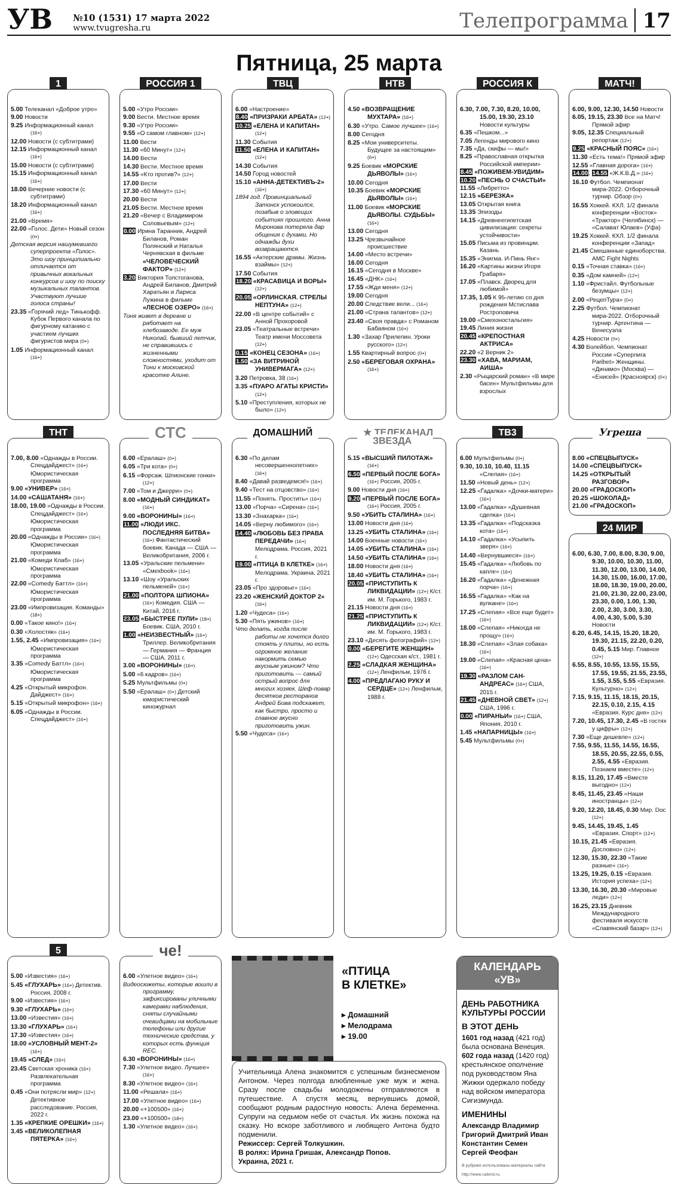УВ
№10 (1531) 17 марта 2022
www.tvugresha.ru
Телепрограмма 17
Пятница, 25 марта
1
5.00 Телеканал «Доброе утро»
9.00 Новости
9.25 Информационный канал (16+)
12.00 Новости (с субтитрами)
12.15 Информационный канал (16+)
15.00 Новости (с субтитрами)
15.15 Информационный канал (16+)
18.00 Вечерние новости (с субтитрами)
18.20 Информационный канал (16+)
21.00 «Время»
22.00 «Голос. Дети» Новый сезон (0+)
Детская версия нашумевшего суперпроекта «Голос». Это шоу принципиально отличается от привычных вокальных конкурсов и шоу по поиску музыкальных талантов. Участвуют лучшие голоса страны!
23.35 «Горячий лед» Тинькофф. Кубок Первого канала по фигурному катанию с участием лучших фигуристов мира (0+)
1.05 Информационный канал (16+)
РОССИЯ 1
5.00 «Утро России»
9.00 Вести. Местное время
9.30 «Утро России»
9.55 «О самом главном» (12+)
11.00 Вести
11.30 «60 Минут» (12+)
14.00 Вести
14.30 Вести. Местное время
14.55 «Кто против?» (12+)
17.00 Вести
17.30 «60 Минут» (12+)
20.00 Вести
21.05 Вести. Местное время
21.20 «Вечер с Владимиром Соловьевым» (12+)
0.00 Ирина Таранник, Андрей Биланов, Роман Полянский и Наталья Чернявская в фильме «ЧЕЛОВЕЧЕСКИЙ ФАКТОР» (12+)
3.20 Виктория Толстоганова, Андрей Биланов, Дмитрий Харатьян и Лариса Лужина в фильме «ЛЕСНОЕ ОЗЕРО» (16+)
Тоня живет в деревне и работает на хлебозаводе. Ее муж Николай, бывший летчик, не справившись с жизненными сложностями, уходит от Тони к московской красотке Алине.
ТВЦ
6.00 «Настроение»
8.40 «ПРИЗРАКИ АРБАТА» (12+)
10.25 «ЕЛЕНА И КАПИТАН» (12+)
11.30 События
11.50 «ЕЛЕНА И КАПИТАН» (12+)
14.30 События
14.50 Город новостей
15.10 «АННА-ДЕТЕКТИВЪ-2» (16+)
1894 год. Провинциальный Затонск успокоился, позабыв о зловещих событиях прошлого. Анна Миронова потеряла дар общения с духами. Но однажды духи возвращаются.
16.55 «Актерские драмы. Жизнь взаймы» (12+)
17.50 События
18.20 «КРАСАВИЦА И ВОРЫ» (12+)
20.05 «ОРЛИНСКАЯ. СТРЕЛЫ НЕПТУНА» (12+)
22.00 «В центре событий» с Анной Прохоровой
23.05 «Театральные встречи» Театр имени Моссовета (12+)
0.15 «КОНЕЦ СЕЗОНА» (16+)
1.50 «ЗА ВИТРИНОЙ УНИВЕРМАГА» (12+)
3.20 Петровка, 38 (16+)
3.35 «ПУАРО АГАТЫ КРИСТИ» (12+)
5.10 «Преступления, которых не было» (12+)
НТВ
4.50 «ВОЗВРАЩЕНИЕ МУХТАРА» (16+)
6.30 «Утро. Самое лучшее» (16+)
8.00 Сегодня
8.25 «Мои университеты. Будущее за настоящим» (6+)
9.25 Боевик «МОРСКИЕ ДЬЯВОЛЫ» (16+)
10.00 Сегодня
10.35 Боевик «МОРСКИЕ ДЬЯВОЛЫ» (16+)
11.00 Боевик «МОРСКИЕ ДЬЯВОЛЫ. СУДЬБЫ» (16+)
13.00 Сегодня
13.25 Чрезвычайное происшествие
14.00 «Место встречи»
16.00 Сегодня
16.15 «Сегодня в Москве»
16.45 «ДНК» (16+)
17.55 «Жди меня» (12+)
19.00 Сегодня
20.00 Следствие вели... (16+)
21.00 «Страна талантов» (12+)
23.40 «Своя правда» с Романом Бабаяном (16+)
1.30 «Захар Прилепин. Уроки русского» (12+)
1.55 Квартирный вопрос (0+)
2.50 «БЕРЕГОВАЯ ОХРАНА» (16+)
РОССИЯ К
6.30, 7.00, 7.30, 8.20, 10.00, 15.00, 19.30, 23.10 Новости культуры
6.35 «Пешком...»
7.05 Легенды мирового кино
7.35 «Да, скифы — мы!»
8.25 «Православная открытка Российской империи»
8.45 «ПОЖИВЕМ-УВИДИМ»
10.20 «ПЕСНЬ О СЧАСТЬИ»
11.55 «Либретто»
12.15 «БЕРЕЗКА»
13.05 Открытая книга
13.35 Эпизоды
14.15 «Древнеегипетская цивилизация: секреты устойчивости»
15.05 Письма из провинции. Казань
15.35 «Энигма. И-Пинь Янг»
16.20 «Картины жизни Игоря Грабаря»
17.05 «Плавск. Дворец для любимой»
17.35, 1.05 К 95-летию со дня рождения Мстислава Ростроповича
19.00 «Смехоностальгия»
19.45 Линия жизни
20.45 «КРЕПОСТНАЯ АКТРИСА»
22.20 «2 Верник 2»
23.30 «ХАВА, МАРИАМ, АИША»
2.30 «Рыцарский роман» «В мире басен» Мультфильмы для взрослых
МАТЧ!
6.00, 9.00, 12.30, 14.50 Новости
6.05, 19.15, 23.30 Все на Матч! Прямой эфир
9.05, 12.35 Специальный репортаж (12+)
9.25 «КРАСНЫЙ ПОЯС» (16+)
11.30 «Есть тема!» Прямой эфир
12.55 «Главная дорога» (16+)
14.00, 14.55 «Ж.К.В.Д.» (16+)
16.10 Футбол. Чемпионат мира-2022. Отборочный турнир. Обзор (0+)
16.55 Хоккей. КХЛ. 1/2 финала конференции «Восток» «Трактор» (Челябинск) — «Салават Юлаев» (Уфа)
19.25 Хоккей. КХЛ. 1/2 финала конференции «Запад»
21.45 Смешанные единоборства. AMC Fight Nights
0.15 «Точная ставка» (16+)
0.35 «Дом камней» (12+)
1.10 «Фристайл. Футбольные безумцы» (12+)
2.00 «РецепТура» (0+)
2.25 Футбол. Чемпионат мира-2022. Отборочный турнир. Аргентина — Венесуэла
4.25 Новости (0+)
4.30 Волейбол. Чемпионат России «Суперлига Paribet» Женщины. «Динамо» (Москва) — «Енисей» (Красноярск) (0+)
ТНТ
7.00, 8.00 «Однажды в России. Спецдайджест» (16+) Юмористическая программа
9.00 «УНИВЕР» (16+)
14.00 «САШАТАНЯ» (16+)
18.00, 19.00 «Однажды в России. Спецдайджест» (16+) Юмористическая программа
20.00 «Однажды в России» (16+) Юмористическая программа
21.00 «Комеди Клаб» (16+) Юмористическая программа
22.00 «Comedy Баттл» (16+) Юмористическая программа
23.00 «Импровизация. Команды» (18+)
0.00 «Такое кино!» (16+)
0.30 «Холостяк» (16+)
1.55, 2.45 «Импровизация» (16+) Юмористическая программа
3.35 «Comedy Баттл» (16+) Юмористическая программа
4.25 «Открытый микрофон. Дайджест» (16+)
5.15 «Открытый микрофон» (16+)
6.05 «Однажды в России. Спецдайджест» (16+)
СТС
6.00 «Ералаш» (0+)
6.05 «Три кота» (0+)
6.15 «Форсаж. Шпионские гонки» (12+)
7.00 «Том и Джерри» (0+)
8.00 «МОДНЫЙ СИНДИКАТ» (16+)
9.00 «ВОРОНИНЫ» (16+)
11.00 «ЛЮДИ ИКС. ПОСЛЕДНЯЯ БИТВА» (16+) Фантастический боевик. Канада — США — Великобритания, 2006 г.
13.05 «Уральские пельмени» «Смехbook» (16+)
13.10 «Шоу «Уральских пельменей» (16+)
21.00 «ПОЛТОРА ШПИОНА» (16+) Комедия. США — Китай, 2016 г.
23.05 «БЫСТРЕЕ ПУЛИ» (18+) Боевик. США, 2010 г.
1.00 «НЕИЗВЕСТНЫЙ» (16+) Триллер. Великобритания — Германия — Франция — США, 2011 г.
3.00 «ВОРОНИНЫ» (16+)
5.00 «6 кадров» (16+)
5.25 Мультфильмы (0+)
5.50 «Ералаш» (0+) Детский юмористический киножурнал
ДОМАШНИЙ
6.30 «По делам несовершеннолетних» (16+)
8.40 «Давай разведемся!» (16+)
9.40 «Тест на отцовство» (16+)
11.55 «Понять. Простить» (16+)
13.00 «Порча» «Сирена» (16+)
13.30 «Знахарка» (16+)
14.05 «Верну любимого» (16+)
14.40 «ЛЮБОВЬ БЕЗ ПРАВА ПЕРЕДАЧИ» (16+) Мелодрама. Россия, 2021 г.
19.00 «ПТИЦА В КЛЕТКЕ» (16+) Мелодрама. Украина, 2021 г.
23.05 «Про здоровье» (16+)
23.20 «ЖЕНСКИЙ ДОКТОР 2» (16+)
1.20 «Чудеса» (16+)
5.30 «Пять ужинов» (16+)
Что делать, когда после работы не хочется долго стоять у плиты, но есть огромное желание накормить семью вкусным ужином? Что приготовить — самый острый вопрос для многих хозяек. Шеф-повар десятков ресторанов Андрей Бова подскажет, как быстро, просто и главное вкусно приготовить ужин.
5.50 «Чудеса» (16+)
★ ТЕЛЕКАНАЛ ЗВЕЗДА
5.15 «ВЫСШИЙ ПИЛОТАЖ» (16+)
6.50 «ПЕРВЫЙ ПОСЛЕ БОГА» (16+) Россия, 2005 г.
9.00 Новости дня (16+)
9.20 «ПЕРВЫЙ ПОСЛЕ БОГА» (16+) Россия, 2005 г.
9.50 «УБИТЬ СТАЛИНА» (16+)
13.00 Новости дня (16+)
13.25 «УБИТЬ СТАЛИНА» (16+)
14.00 Военные новости (16+)
14.05 «УБИТЬ СТАЛИНА» (16+)
14.50 «УБИТЬ СТАЛИНА» (16+)
18.00 Новости дня (16+)
18.40 «УБИТЬ СТАЛИНА» (16+)
20.05 «ПРИСТУПИТЬ К ЛИКВИДАЦИИ» (12+) К/ст. им. М. Горького, 1983 г.
21.15 Новости дня (16+)
21.25 «ПРИСТУПИТЬ К ЛИКВИДАЦИИ» (12+) К/ст. им. М. Горького, 1983 г.
23.10 «Десять фотографий» (12+)
0.00 «БЕРЕГИТЕ ЖЕНЩИН» (12+) Одесская к/ст., 1981 г.
2.25 «СЛАДКАЯ ЖЕНЩИНА» (12+) Ленфильм, 1976 г.
4.00 «ПРЕДЛАГАЮ РУКУ И СЕРДЦЕ» (12+) Ленфильм, 1988 г.
ТВ3
6.00 Мультфильмы (0+)
9.30, 10.10, 10.40, 11.15 «Слепая» (16+)
11.50 «Новый день» (12+)
12.25 «Гадалка» «Дочки-матери» (16+)
13.00 «Гадалка» «Душевная сделка» (16+)
13.35 «Гадалка» «Подсказка кота» (16+)
14.10 «Гадалка» «Усыпить зверя» (16+)
14.40 «Вернувшиеся» (16+)
15.45 «Гадалка» «Любовь по капле» (16+)
16.20 «Гадалка» «Денежная порча» (16+)
16.55 «Гадалка» «Как на вулкане» (16+)
17.25 «Слепая» «Все еще будет» (16+)
18.00 «Слепая» «Никогда не прощу» (16+)
18.30 «Слепая» «Злая собака» (16+)
19.00 «Слепая» «Красная цена» (16+)
19.30 «РАЗЛОМ САН-АНДРЕАС» (16+) США, 2015 г.
21.45 «ДНЕВНОЙ СВЕТ» (12+) США, 1996 г.
0.00 «ПИРАНЬИ» (16+) США, Япония, 2010 г.
1.45 «НАПАРНИЦЫ» (16+)
5.45 Мультфильмы (0+)
Угреша
8.00 «СПЕЦВЫПУСК»
14.00 «СПЕЦВЫПУСК»
14.25 «ОТКРЫТЫЙ РАЗГОВОР»
20.00 «ГРАДОСКОП»
20.25 «ШОКОЛАД»
21.00 «ГРАДОСКОП»
24 МИР
6.00, 6.30, 7.00, 8.00, 8.30, 9.00, 9.30, 10.00, 10.30, 11.00, 11.30, 12.00, 13.00, 14.00, 14.30, 15.00, 16.00, 17.00, 18.00, 18.30, 19.00, 20.00, 21.00, 21.30, 22.00, 23.00, 23.30, 0.00, 1.00, 1.30, 2.00, 2.30, 3.00, 3.30, 4.00, 4.30, 5.00, 5.30 Новости
6.20, 6.45, 14.15, 15.20, 18.20, 19.30, 21.15, 22.20, 0.20, 0.45, 5.15 Мир. Главное (12+)
6.55, 8.55, 10.55, 13.55, 15.55, 17.55, 19.55, 21.55, 23.55, 1.55, 3.55, 5.55 «Евразия. Культурно» (12+)
7.15, 9.15, 11.15, 18.15, 20.15, 22.15, 0.10, 2.15, 4.15 «Евразия. Курс дня» (12+)
7.20, 10.45, 17.30, 2.45 «В гостях у цифры» (12+)
7.30 «Еще дешевле» (12+)
7.55, 9.55, 11.55, 14.55, 16.55, 18.55, 20.55, 22.55, 0.55, 2.55, 4.55 «Евразия. Познаем вместе» (12+)
8.15, 11.20, 17.45 «Вместе выгодно» (12+)
8.45, 11.45, 23.45 «Наши иностранцы» (12+)
9.20, 12.20, 18.45, 0.30 Мир. Doc (12+)
9.45, 14.45, 19.45, 1.45 «Евразия. Спорт» (12+)
10.15, 21.45 «Евразия. Дословно» (12+)
12.30, 15.30, 22.30 «Такие разные» (16+)
13.25, 19.25, 0.15 «Евразия. История успеха» (12+)
13.30, 16.30, 20.30 «Мировые леди» (12+)
16.25, 23.15 Дневник Международного фестиваля искусств «Славянский базар» (12+)
5
5.00 «Известия» (16+)
5.45 «ГЛУХАРЬ» (16+) Детектив. Россия, 2008 г.
9.00 «Известия» (16+)
9.30 «ГЛУХАРЬ» (16+)
13.00 «Известия» (16+)
13.30 «ГЛУХАРЬ» (16+)
17.30 «Известия» (16+)
18.00 «УСЛОВНЫЙ МЕНТ-2» (16+)
19.45 «СЛЕД» (16+)
23.45 Светская хроника (16+) Развлекательная программа
0.45 «Они потрясли мир» (12+) Детективное расследование. Россия, 2022 г.
1.35 «КРЕПКИЕ ОРЕШКИ» (16+)
3.45 «ВЕЛИКОЛЕПНАЯ ПЯТЕРКА» (16+)
че!
6.00 «Улетное видео» (16+)
Видеосюжеты, которые вошли в программу, зафиксированы уличными камерами наблюдения, сняты случайными очевидцами на мобильные телефоны или другие технические средства, у которых есть функция REC.
6.30 «ВОРОНИНЫ» (16+)
7.30 «Улетное видео. Лучшее» (16+)
8.30 «Улетное видео» (16+)
11.00 «Решала» (16+)
17.00 «Улетное видео» (16+)
20.00 «+100500» (16+)
23.00 «+100500» (18+)
1.30 «Улетное видео» (16+)
«ПТИЦА
В КЛЕТКЕ»
▸ Домашний
▸ Мелодрама
▸ 19.00
Учительница Алена знакомится с успешным бизнесменом Антоном. Через полгода влюбленные уже муж и жена. Сразу после свадьбы молодожены отправляются в путешествие. А спустя месяц, вернувшись домой, сообщают родным радостную новость: Алена беременна. Супруги на седьмом небе от счастья. Их жизнь похожа на сказку. Но вскоре заботливого и любящего Антона будто подменили.
Режиссер: Сергей Толкушкин.
В ролях: Ирина Гришак, Александр Попов.
Украина, 2021 г.
КАЛЕНДАРЬ
«УВ»
ДЕНЬ РАБОТНИКА КУЛЬТУРЫ РОССИИ
В ЭТОТ ДЕНЬ
1601 год назад (421 год) была основана Венеция.
602 года назад (1420 год) крестьянское ополчение под руководством Яна Жижки одержало победу над войском императора Сигизмунда.
ИМЕНИНЫ
Александр Владимир Григорий Дмитрий Иван Константин Семен Сергей Феофан
В рубрике использованы материалы сайта http://www.calend.ru.